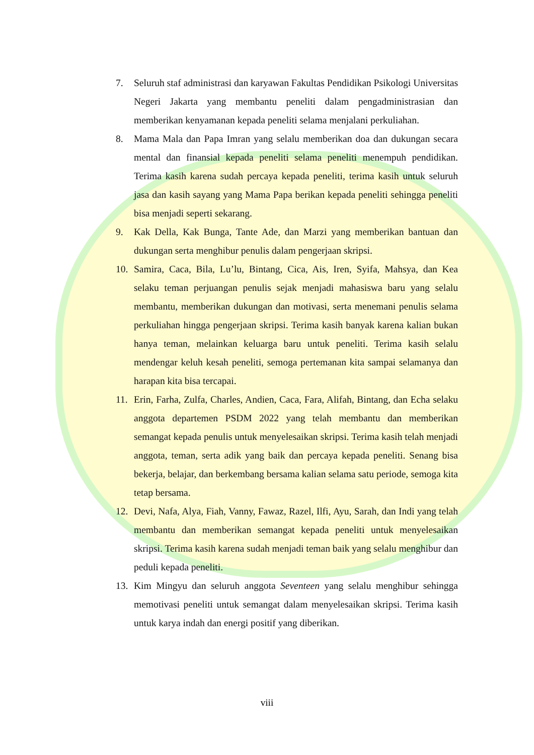7. Seluruh staf administrasi dan karyawan Fakultas Pendidikan Psikologi Universitas Negeri Jakarta yang membantu peneliti dalam pengadministrasian dan memberikan kenyamanan kepada peneliti selama menjalani perkuliahan.
8. Mama Mala dan Papa Imran yang selalu memberikan doa dan dukungan secara mental dan finansial kepada peneliti selama peneliti menempuh pendidikan. Terima kasih karena sudah percaya kepada peneliti, terima kasih untuk seluruh jasa dan kasih sayang yang Mama Papa berikan kepada peneliti sehingga peneliti bisa menjadi seperti sekarang.
9. Kak Della, Kak Bunga, Tante Ade, dan Marzi yang memberikan bantuan dan dukungan serta menghibur penulis dalam pengerjaan skripsi.
10. Samira, Caca, Bila, Lu’lu, Bintang, Cica, Ais, Iren, Syifa, Mahsya, dan Kea selaku teman perjuangan penulis sejak menjadi mahasiswa baru yang selalu membantu, memberikan dukungan dan motivasi, serta menemani penulis selama perkuliahan hingga pengerjaan skripsi. Terima kasih banyak karena kalian bukan hanya teman, melainkan keluarga baru untuk peneliti. Terima kasih selalu mendengar keluh kesah peneliti, semoga pertemanan kita sampai selamanya dan harapan kita bisa tercapai.
11. Erin, Farha, Zulfa, Charles, Andien, Caca, Fara, Alifah, Bintang, dan Echa selaku anggota departemen PSDM 2022 yang telah membantu dan memberikan semangat kepada penulis untuk menyelesaikan skripsi. Terima kasih telah menjadi anggota, teman, serta adik yang baik dan percaya kepada peneliti. Senang bisa bekerja, belajar, dan berkembang bersama kalian selama satu periode, semoga kita tetap bersama.
12. Devi, Nafa, Alya, Fiah, Vanny, Fawaz, Razel, Ilfi, Ayu, Sarah, dan Indi yang telah membantu dan memberikan semangat kepada peneliti untuk menyelesaikan skripsi. Terima kasih karena sudah menjadi teman baik yang selalu menghibur dan peduli kepada peneliti.
13. Kim Mingyu dan seluruh anggota Seventeen yang selalu menghibur sehingga memotivasi peneliti untuk semangat dalam menyelesaikan skripsi. Terima kasih untuk karya indah dan energi positif yang diberikan.
viii